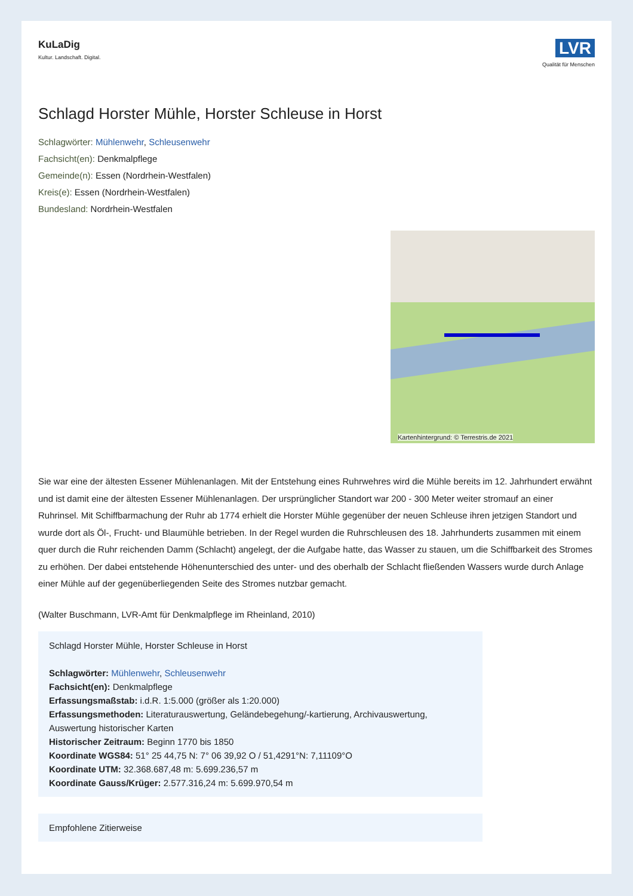KuLaDig
Kultur. Landschaft. Digital.
LVR
Qualität für Menschen
Schlagd Horster Mühle, Horster Schleuse in Horst
Schlagwörter: Mühlenwehr, Schleusenwehr
Fachsicht(en): Denkmalpflege
Gemeinde(n): Essen (Nordrhein-Westfalen)
Kreis(e): Essen (Nordrhein-Westfalen)
Bundesland: Nordrhein-Westfalen
Kartenhintergrund: © Terrestris.de 2021
Sie war eine der ältesten Essener Mühlenanlagen. Mit der Entstehung eines Ruhrwehres wird die Mühle bereits im 12. Jahrhundert erwähnt und ist damit eine der ältesten Essener Mühlenanlagen. Der ursprünglicher Standort war 200 - 300 Meter weiter stromauf an einer Ruhrinsel. Mit Schiffbarmachung der Ruhr ab 1774 erhielt die Horster Mühle gegenüber der neuen Schleuse ihren jetzigen Standort und wurde dort als Öl-, Frucht- und Blaumühle betrieben. In der Regel wurden die Ruhrschleusen des 18. Jahrhunderts zusammen mit einem quer durch die Ruhr reichenden Damm (Schlacht) angelegt, der die Aufgabe hatte, das Wasser zu stauen, um die Schiffbarkeit des Stromes zu erhöhen. Der dabei entstehende Höhenunterschied des unter- und des oberhalb der Schlacht fließenden Wassers wurde durch Anlage einer Mühle auf der gegenüberliegenden Seite des Stromes nutzbar gemacht.
(Walter Buschmann, LVR-Amt für Denkmalpflege im Rheinland, 2010)
Schlagd Horster Mühle, Horster Schleuse in Horst
Schlagwörter: Mühlenwehr, Schleusenwehr
Fachsicht(en): Denkmalpflege
Erfassungsmaßstab: i.d.R. 1:5.000 (größer als 1:20.000)
Erfassungsmethoden: Literaturauswertung, Geländebegehung/-kartierung, Archivauswertung, Auswertung historischer Karten
Historischer Zeitraum: Beginn 1770 bis 1850
Koordinate WGS84: 51° 25 44,75 N: 7° 06 39,92 O / 51,4291°N: 7,11109°O
Koordinate UTM: 32.368.687,48 m: 5.699.236,57 m
Koordinate Gauss/Krüger: 2.577.316,24 m: 5.699.970,54 m
Empfohlene Zitierweise